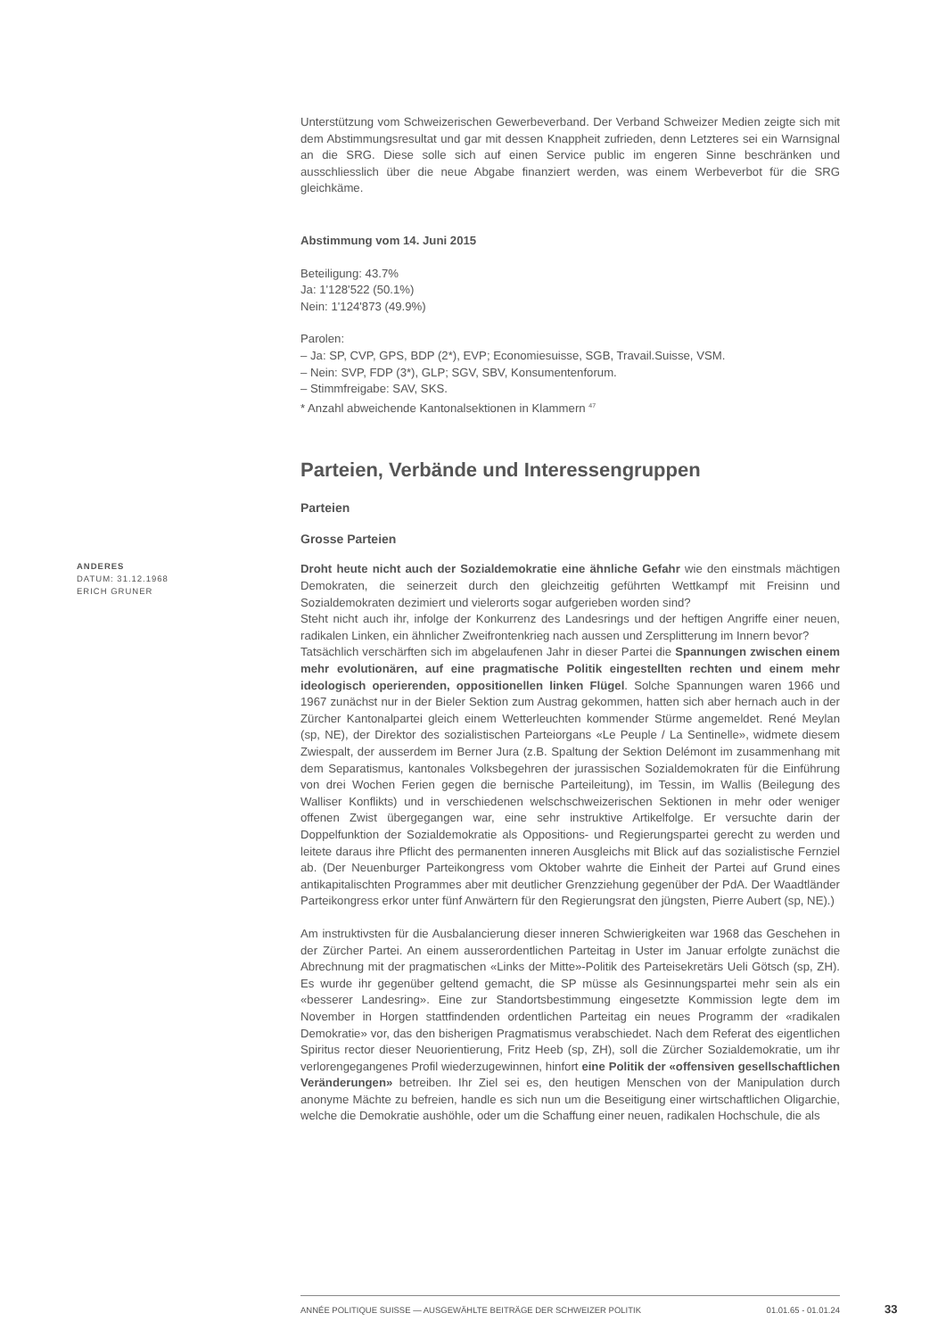Unterstützung vom Schweizerischen Gewerbeverband. Der Verband Schweizer Medien zeigte sich mit dem Abstimmungsresultat und gar mit dessen Knappheit zufrieden, denn Letzteres sei ein Warnsignal an die SRG. Diese solle sich auf einen Service public im engeren Sinne beschränken und ausschliesslich über die neue Abgabe finanziert werden, was einem Werbeverbot für die SRG gleichkäme.
Abstimmung vom 14. Juni 2015
Beteiligung: 43.7%
Ja: 1'128'522 (50.1%)
Nein: 1'124'873 (49.9%)
Parolen:
– Ja: SP, CVP, GPS, BDP (2*), EVP; Economiesuisse, SGB, Travail.Suisse, VSM.
– Nein: SVP, FDP (3*), GLP; SGV, SBV, Konsumentenforum.
– Stimmfreigabe: SAV, SKS.
* Anzahl abweichende Kantonalsektionen in Klammern <sup>47</sup>
Parteien, Verbände und Interessengruppen
Parteien
Grosse Parteien
Droht heute nicht auch der Sozialdemokratie eine ähnliche Gefahr wie den einstmals mächtigen Demokraten, die seinerzeit durch den gleichzeitig geführten Wettkampf mit Freisinn und Sozialdemokraten dezimiert und vielerorts sogar aufgerieben worden sind?
Steht nicht auch ihr, infolge der Konkurrenz des Landesrings und der heftigen Angriffe einer neuen, radikalen Linken, ein ähnlicher Zweifrontenkrieg nach aussen und Zersplitterung im Innern bevor?
Tatsächlich verschärften sich im abgelaufenen Jahr in dieser Partei die Spannungen zwischen einem mehr evolutionären, auf eine pragmatische Politik eingestellten rechten und einem mehr ideologisch operierenden, oppositionellen linken Flügel. Solche Spannungen waren 1966 und 1967 zunächst nur in der Bieler Sektion zum Austrag gekommen, hatten sich aber hernach auch in der Zürcher Kantonalpartei gleich einem Wetterleuchten kommender Stürme angemeldet. René Meylan (sp, NE), der Direktor des sozialistischen Parteiorgans «Le Peuple / La Sentinelle», widmete diesem Zwiespalt, der ausserdem im Berner Jura (z.B. Spaltung der Sektion Delémont im zusammenhang mit dem Separatismus, kantonales Volksbegehren der jurassischen Sozialdemokraten für die Einführung von drei Wochen Ferien gegen die bernische Parteileitung), im Tessin, im Wallis (Beilegung des Walliser Konflikts) und in verschiedenen welschschweizerischen Sektionen in mehr oder weniger offenen Zwist übergegangen war, eine sehr instruktive Artikelfolge. Er versuchte darin der Doppelfunktion der Sozialdemokratie als Oppositions- und Regierungspartei gerecht zu werden und leitete daraus ihre Pflicht des permanenten inneren Ausgleichs mit Blick auf das sozialistische Fernziel ab. (Der Neuenburger Parteikongress vom Oktober wahrte die Einheit der Partei auf Grund eines antikapitalischten Programmes aber mit deutlicher Grenzziehung gegenüber der PdA. Der Waadtländer Parteikongress erkor unter fünf Anwärtern für den Regierungsrat den jüngsten, Pierre Aubert (sp, NE).)
Am instruktivsten für die Ausbalancierung dieser inneren Schwierigkeiten war 1968 das Geschehen in der Zürcher Partei. An einem ausserordentlichen Parteitag in Uster im Januar erfolgte zunächst die Abrechnung mit der pragmatischen «Links der Mitte»-Politik des Parteisekretärs Ueli Götsch (sp, ZH). Es wurde ihr gegenüber geltend gemacht, die SP müsse als Gesinnungspartei mehr sein als ein «besserer Landesring». Eine zur Standortsbestimmung eingesetzte Kommission legte dem im November in Horgen stattfindenden ordentlichen Parteitag ein neues Programm der «radikalen Demokratie» vor, das den bisherigen Pragmatismus verabschiedet. Nach dem Referat des eigentlichen Spiritus rector dieser Neuorientierung, Fritz Heeb (sp, ZH), soll die Zürcher Sozialdemokratie, um ihr verlorengegangenes Profil wiederzugewinnen, hinfort eine Politik der «offensiven gesellschaftlichen Veränderungen» betreiben. Ihr Ziel sei es, den heutigen Menschen von der Manipulation durch anonyme Mächte zu befreien, handle es sich nun um die Beseitigung einer wirtschaftlichen Oligarchie, welche die Demokratie aushöhle, oder um die Schaffung einer neuen, radikalen Hochschule, die als
ANDERES
DATUM: 31.12.1968
ERICH GRUNER
ANNÉE POLITIQUE SUISSE — AUSGEWÄHLTE BEITRÄGE DER SCHWEIZER POLITIK 01.01.65 - 01.01.24
33